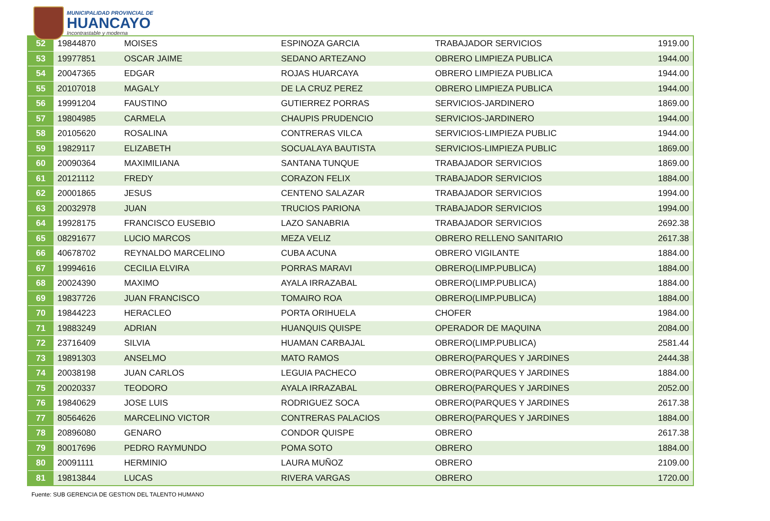MUNICIPALIDAD PROVINCIAL DE
HUANCAYO
Incontrastable y moderna
| 52 | 19844870 | MOISES | ESPINOZA GARCIA | TRABAJADOR SERVICIOS | 1919.00 |
| 53 | 19977851 | OSCAR JAIME | SEDANO ARTEZANO | OBRERO LIMPIEZA PUBLICA | 1944.00 |
| 54 | 20047365 | EDGAR | ROJAS HUARCAYA | OBRERO LIMPIEZA PUBLICA | 1944.00 |
| 55 | 20107018 | MAGALY | DE LA CRUZ PEREZ | OBRERO LIMPIEZA PUBLICA | 1944.00 |
| 56 | 19991204 | FAUSTINO | GUTIERREZ PORRAS | SERVICIOS-JARDINERO | 1869.00 |
| 57 | 19804985 | CARMELA | CHAUPIS PRUDENCIO | SERVICIOS-JARDINERO | 1944.00 |
| 58 | 20105620 | ROSALINA | CONTRERAS VILCA | SERVICIOS-LIMPIEZA PUBLIC | 1944.00 |
| 59 | 19829117 | ELIZABETH | SOCUALAYA BAUTISTA | SERVICIOS-LIMPIEZA PUBLIC | 1869.00 |
| 60 | 20090364 | MAXIMILIANA | SANTANA TUNQUE | TRABAJADOR SERVICIOS | 1869.00 |
| 61 | 20121112 | FREDY | CORAZON FELIX | TRABAJADOR SERVICIOS | 1884.00 |
| 62 | 20001865 | JESUS | CENTENO SALAZAR | TRABAJADOR SERVICIOS | 1994.00 |
| 63 | 20032978 | JUAN | TRUCIOS PARIONA | TRABAJADOR SERVICIOS | 1994.00 |
| 64 | 19928175 | FRANCISCO EUSEBIO | LAZO SANABRIA | TRABAJADOR SERVICIOS | 2692.38 |
| 65 | 08291677 | LUCIO MARCOS | MEZA VELIZ | OBRERO RELLENO SANITARIO | 2617.38 |
| 66 | 40678702 | REYNALDO MARCELINO | CUBA ACUNA | OBRERO VIGILANTE | 1884.00 |
| 67 | 19994616 | CECILIA ELVIRA | PORRAS MARAVI | OBRERO(LIMP.PUBLICA) | 1884.00 |
| 68 | 20024390 | MAXIMO | AYALA IRRAZABAL | OBRERO(LIMP.PUBLICA) | 1884.00 |
| 69 | 19837726 | JUAN FRANCISCO | TOMAIRO ROA | OBRERO(LIMP.PUBLICA) | 1884.00 |
| 70 | 19844223 | HERACLEO | PORTA ORIHUELA | CHOFER | 1984.00 |
| 71 | 19883249 | ADRIAN | HUANQUIS QUISPE | OPERADOR DE MAQUINA | 2084.00 |
| 72 | 23716409 | SILVIA | HUAMAN CARBAJAL | OBRERO(LIMP.PUBLICA) | 2581.44 |
| 73 | 19891303 | ANSELMO | MATO RAMOS | OBRERO(PARQUES Y JARDINES | 2444.38 |
| 74 | 20038198 | JUAN CARLOS | LEGUIA PACHECO | OBRERO(PARQUES Y JARDINES | 1884.00 |
| 75 | 20020337 | TEODORO | AYALA IRRAZABAL | OBRERO(PARQUES Y JARDINES | 2052.00 |
| 76 | 19840629 | JOSE LUIS | RODRIGUEZ SOCA | OBRERO(PARQUES Y JARDINES | 2617.38 |
| 77 | 80564626 | MARCELINO VICTOR | CONTRERAS PALACIOS | OBRERO(PARQUES Y JARDINES | 1884.00 |
| 78 | 20896080 | GENARO | CONDOR QUISPE | OBRERO | 2617.38 |
| 79 | 80017696 | PEDRO RAYMUNDO | POMA SOTO | OBRERO | 1884.00 |
| 80 | 20091111 | HERMINIO | LAURA MUÑOZ | OBRERO | 2109.00 |
| 81 | 19813844 | LUCAS | RIVERA VARGAS | OBRERO | 1720.00 |
Fuente: SUB GERENCIA DE GESTION DEL TALENTO HUMANO